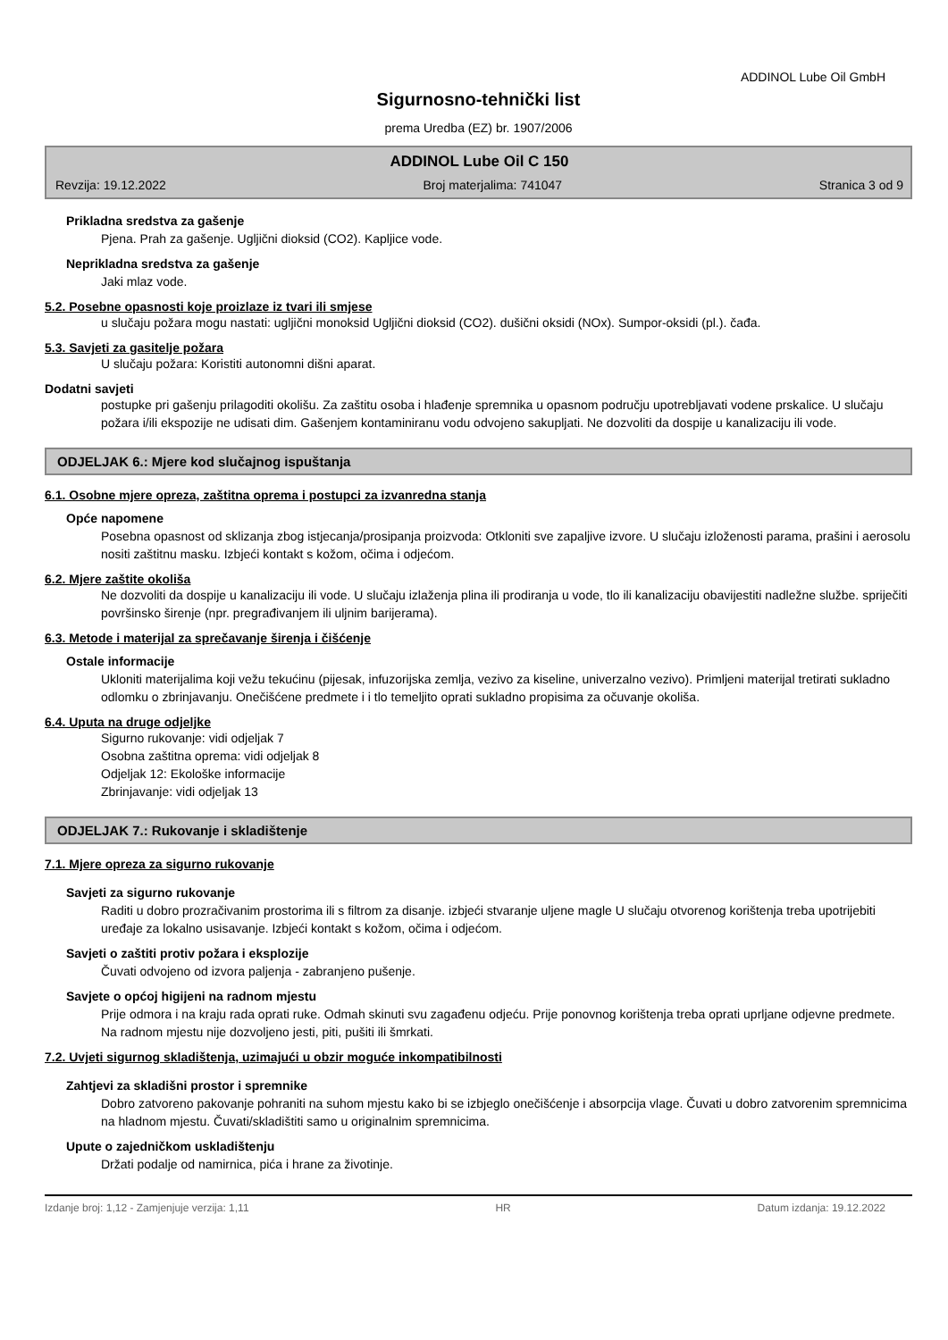ADDINOL Lube Oil GmbH
Sigurnosno-tehnički list
prema Uredba (EZ) br. 1907/2006
ADDINOL Lube Oil C 150
Revzija: 19.12.2022 Broj materjalima: 741047 Stranica 3 od 9
Prikladna sredstva za gašenje
Pjena. Prah za gašenje. Ugljični dioksid (CO2). Kapljice vode.
Neprikladna sredstva za gašenje
Jaki mlaz vode.
5.2. Posebne opasnosti koje proizlaze iz tvari ili smjese
u slučaju požara mogu nastati: ugljični monoksid Ugljični dioksid (CO2). dušični oksidi (NOx). Sumpor-oksidi (pl.). čađa.
5.3. Savjeti za gasitelje požara
U slučaju požara: Koristiti autonomni dišni aparat.
Dodatni savjeti
postupke pri gašenju prilagoditi okolišu. Za zaštitu osoba i hlađenje spremnika u opasnom području upotrebljavati vodene prskalice. U slučaju požara i/ili ekspozije ne udisati dim. Gašenjem kontaminiranu vodu odvojeno sakupljati. Ne dozvoliti da dospije u kanalizaciju ili vode.
ODJELJAK 6.: Mjere kod slučajnog ispuštanja
6.1. Osobne mjere opreza, zaštitna oprema i postupci za izvanredna stanja
Opće napomene
Posebna opasnost od sklizanja zbog istjecanja/prosipanja proizvoda: Otkloniti sve zapaljive izvore. U slučaju izloženosti parama, prašini i aerosolu nositi zaštitnu masku. Izbjeći kontakt s kožom, očima i odjećom.
6.2. Mjere zaštite okoliša
Ne dozvoliti da dospije u kanalizaciju ili vode. U slučaju izlaženja plina ili prodiranja u vode, tlo ili kanalizaciju obavijestiti nadležne službe. spriječiti površinsko širenje (npr. pregrađivanjem ili uljnim barijerama).
6.3. Metode i materijal za sprečavanje širenja i čišćenje
Ostale informacije
Ukloniti materijalima koji vežu tekućinu (pijesak, infuzorijska zemlja, vezivo za kiseline, univerzalno vezivo). Primljeni materijal tretirati sukladno odlomku o zbrinjavanju. Onečišćene predmete i i tlo temeljito oprati sukladno propisima za očuvanje okoliša.
6.4. Uputa na druge odjeljke
Sigurno rukovanje: vidi odjeljak 7
Osobna zaštitna oprema: vidi odjeljak 8
Odjeljak 12: Ekološke informacije
Zbrinjavanje: vidi odjeljak 13
ODJELJAK 7.: Rukovanje i skladištenje
7.1. Mjere opreza za sigurno rukovanje
Savjeti za sigurno rukovanje
Raditi u dobro prozračivanim prostorima ili s filtrom za disanje. izbjeći stvaranje uljene magle U slučaju otvorenog korištenja treba upotrijebiti uređaje za lokalno usisavanje. Izbjeći kontakt s kožom, očima i odjećom.
Savjeti o zaštiti protiv požara i eksplozije
Čuvati odvojeno od izvora paljenja - zabranjeno pušenje.
Savjete o općoj higijeni na radnom mjestu
Prije odmora i na kraju rada oprati ruke. Odmah skinuti svu zagađenu odjeću. Prije ponovnog korištenja treba oprati uprljane odjevne predmete. Na radnom mjestu nije dozvoljeno jesti, piti, pušiti ili šmrkati.
7.2. Uvjeti sigurnog skladištenja, uzimajući u obzir moguće inkompatibilnosti
Zahtjevi za skladišni prostor i spremnike
Dobro zatvoreno pakovanje pohraniti na suhom mjestu kako bi se izbjeglo onečišćenje i absorpcija vlage. Čuvati u dobro zatvorenim spremnicima na hladnom mjestu. Čuvati/skladištiti samo u originalnim spremnicima.
Upute o zajedničkom uskladištenju
Držati podalje od namirnica, pića i hrane za životinje.
Izdanje broj: 1,12 - Zamjenjuje verzija: 1,11 HR Datum izdanja: 19.12.2022